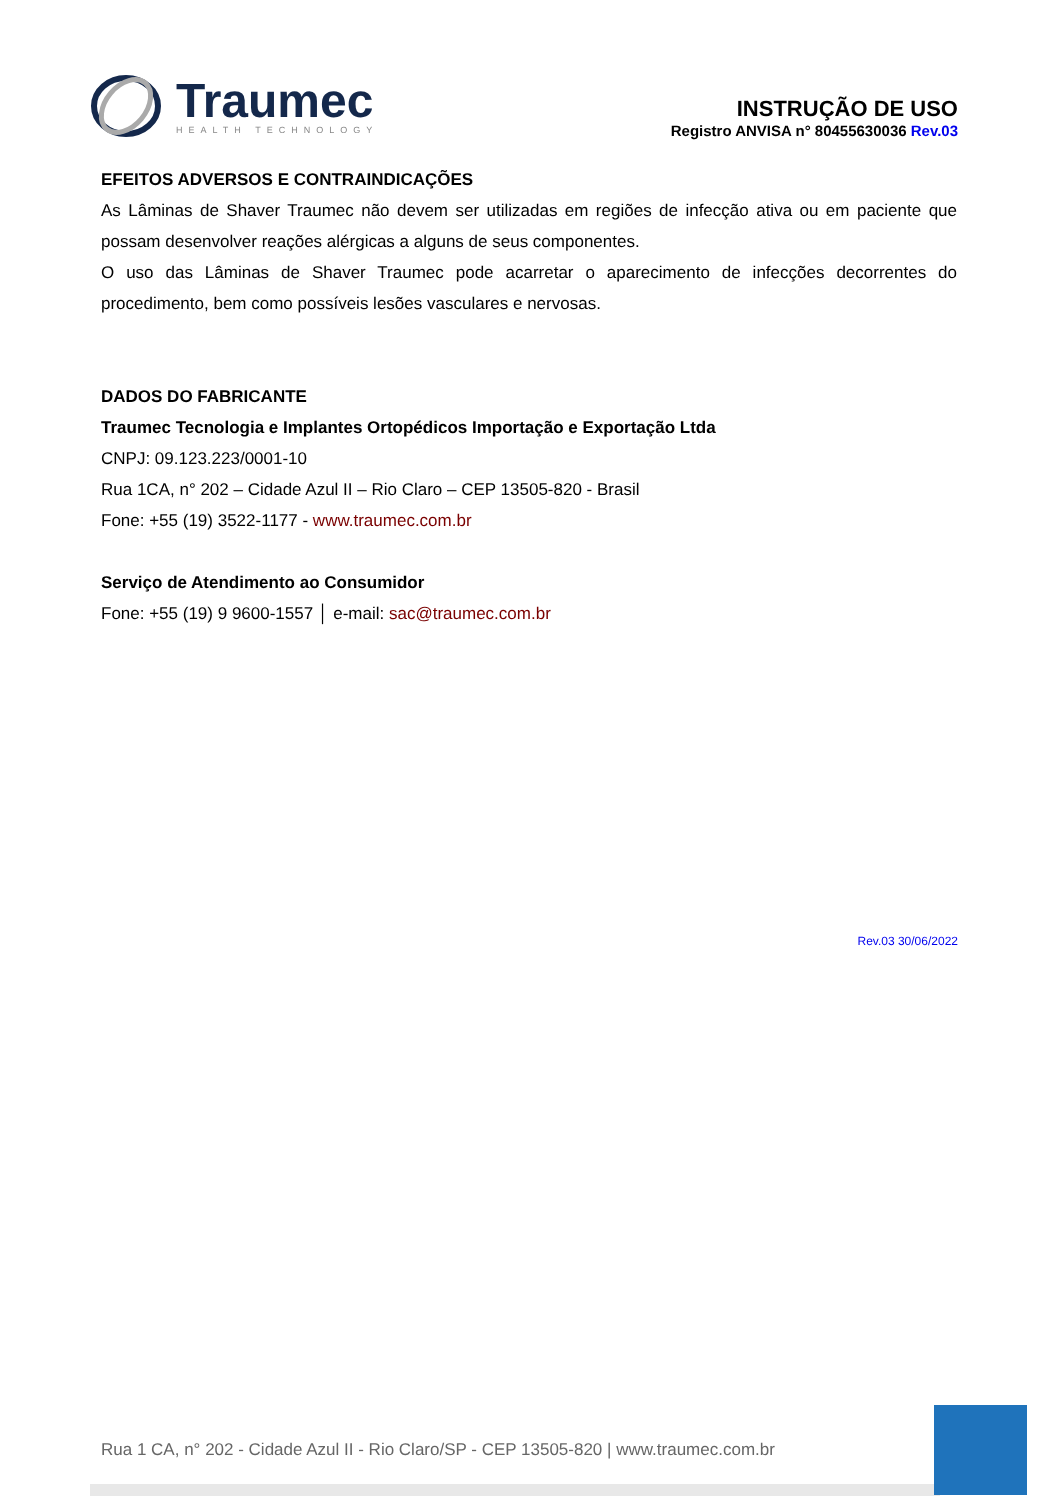Traumec
HEALTH TECHNOLOGY
INSTRUÇÃO DE USO
Registro ANVISA n° 80455630036 Rev.03
EFEITOS ADVERSOS E CONTRAINDICAÇÕES
As Lâminas de Shaver Traumec não devem ser utilizadas em regiões de infecção ativa ou em paciente que possam desenvolver reações alérgicas a alguns de seus componentes.
O uso das Lâminas de Shaver Traumec pode acarretar o aparecimento de infecções decorrentes do procedimento, bem como possíveis lesões vasculares e nervosas.
DADOS DO FABRICANTE
Traumec Tecnologia e Implantes Ortopédicos Importação e Exportação Ltda
CNPJ: 09.123.223/0001-10
Rua 1CA, n° 202 – Cidade Azul II – Rio Claro – CEP 13505-820 - Brasil
Fone: +55 (19) 3522-1177 - www.traumec.com.br
Serviço de Atendimento ao Consumidor
Fone: +55 (19) 9 9600-1557 │ e-mail: sac@traumec.com.br
Rev.03 30/06/2022
Rua 1 CA, n° 202 - Cidade Azul II - Rio Claro/SP - CEP 13505-820 | www.traumec.com.br